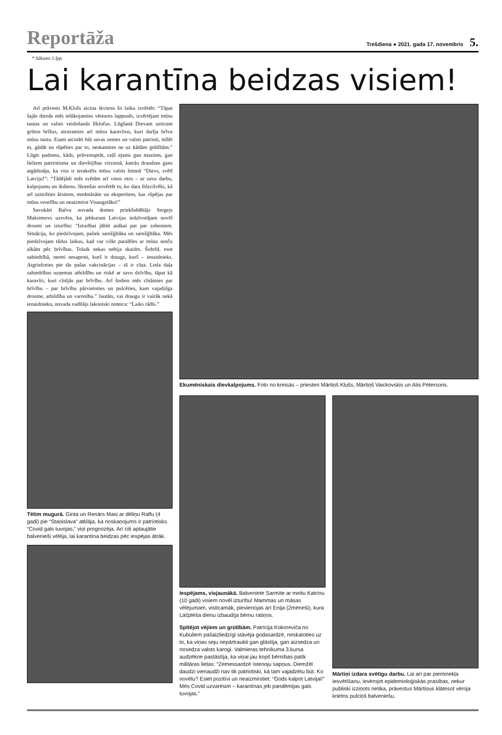Reportāža Trešdiena ● 2021. gada 17. novembris 5.
* Sākums 1.lpp.
Lai karantīna beidzas visiem!
Arī prāvests M.Klušs aicina ikvienu šo laiku izvērtēt: “Tāpat šajās dienās mēs ielūkojamies vēstures lappusēs, izvērtējam mūsu tautas un valsts veidošanās līkločus. Lūgšanā Dievam uzticam grūtos brīžus, atceramies arī mūsu karavīrus, kuri darīja brīvu mūsu tautu. Esam aicināti būt savas zemes un valsts patrioti, mīlēt to, gādāt un rūpēties par to, neskatoties ne uz kādām grūtībām.” Lūgts padomu, kāds, prāvestaprāt, ceļš ejams gan maziem, gan lieliem patriotisma un dievbijības virzienā, katoļu draudzes gans atgādināja, ka viss ir ierakstīts mūsu valsts himnā “Dievs, svētī Latviju!”: “Tādējādi mēs svētām arī viens otru – ar savu darbu, kalpojumu un ikdienu. Jācenšas novērtēt to, ko dara līdzcilvēki, kā arī uzticēties ārstiem, medmāsām un ekspertiem, kas rūpējas par mūsu veselību un neaizmirst Visaugstāko!”
Savukārt Balvu novada domes priekšsēdētājs Sergejs Maksimovs uzsvēra, ka jebkuram Latvijas iedzīvotājam novēl drosmi un izturību: “Izturībai jābūt asākai pat par zobeniem. Situācija, ko piedzīvojam, paliek sarežģītāka un sarežģītāka. Mēs piedzīvojam tādus laikus, kad var vilkt paralēles ar mūsu senču alkām pēc brīvības. Tolaik nekas nebija skaidrs. Šobrīd, esot sabiedrībā, nereti nesaproti, kurš ir draugs, kurš – ienaidnieks. Atgriežoties pie tās pašas vakcinācijas – tā ir cīņa. Liela daļa sabiedrības uzņemas atbildību un riskē ar savu dzīvību, tāpat kā karavīri, kuri cīnījās par brīvību. Arī šodien mēs cīnāmies par brīvību – par brīvību pārvietoties un pulcēties, kam vajadzīga drosme, atbildība un varonība.” Jautāts, vai draugu ir vairāk nekā ienaidnieku, novada vadītājs lakoniski noteica: “Laiks rādīs.”
Tētim mugurā. Ginta un Renārs Masi ar dēliņu Ralfu (4 gadi) pie “Staņislava” atklāja, ka noskaņojums ir patriotisks. “Covid gals tuvojas,” viņi prognozēja. Arī citi aptaujātie balvenieši vēlēja, lai karantīna beidzas pēc iespējas ātrāk.
Ekumēniskais dievkalpojums. Foto no kreisās – priesteri Mārtiņš Klušs, Mārtiņš Vaickovskis un Atis Pētersons.
Iespējams, visjaunākā. Balveniete Sarmīte ar meitu Katrīnu (10 gadi) visiem novēl izturību! Mammas un māsas vēlējumam, visticamāk, pievienojas arī Enija (2mēneši), kura Lāčplēša dienu izbaudīja bērnu ratiņos.
Spītējot vējiem un grūtībām. Patrīcija Kokoreviča no Kubuliem pašaizliedzīgi stāvēja godasardzē, neskatoties uz to, ka viņas seju nepārtraukti gan glāstīja, gan aizsedza un nosedza valsts karogi. Valmieras tehnikuma 3.kursa audzēkne pastāstīja, ka viņai jau kopš bērnības patīk militāras lietas: “Zemessardzē īstenoju sapņus. Diemžēl daudzi vienaudži nav tik patriotiski, kā tam vajadzētu būt. Ko novēlu? Esiet pozitīvi un neaizmirstiet: “Gods kalpot Latvijai!” Mēs Covid uzvarēsim – karantīnas jeb pandēmijas gals tuvojas.”
Mārtiņi izdara svētīgu darbu. Lai arī par pieminekļa iesvētīšanu, ievērojot epidemioloģiskās prasības, nekur publiski izziņots netika, prāvestus Mārtiņus klātesot vēroja krietns pulciņš balveniešu.